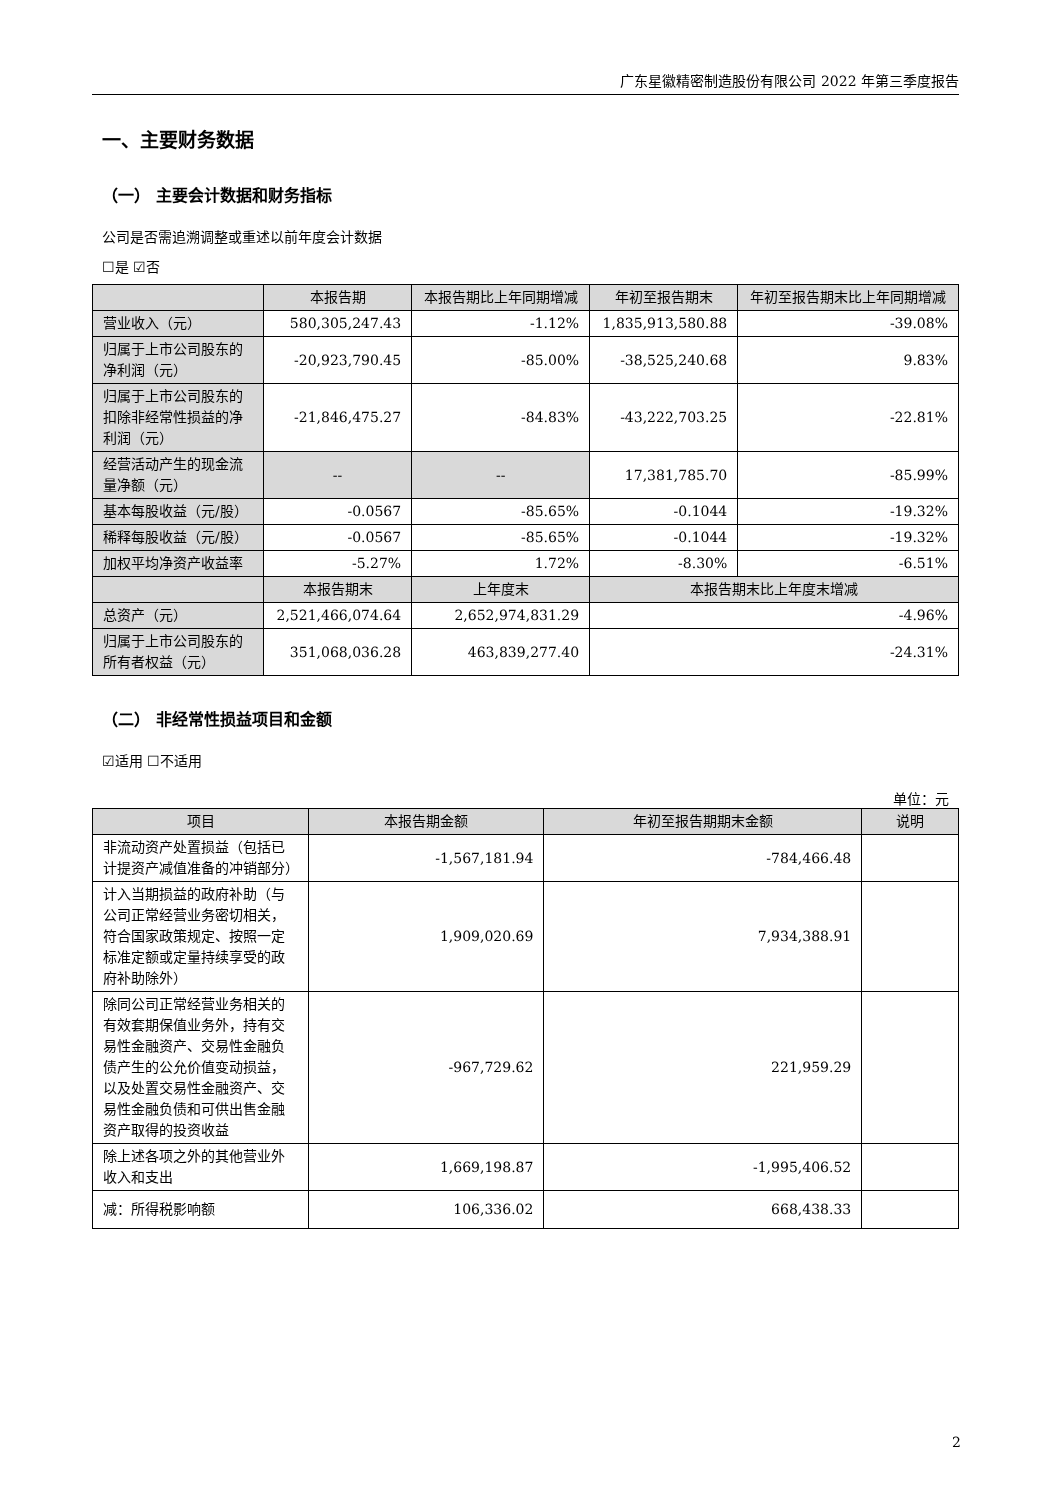广东星徽精密制造股份有限公司 2022 年第三季度报告
一、主要财务数据
（一） 主要会计数据和财务指标
公司是否需追溯调整或重述以前年度会计数据
☐是 ☑否
| | 本报告期 | 本报告期比上年同期增减 | 年初至报告期末 | 年初至报告期末比上年同期增减 |
| --- | --- | --- | --- | --- |
| 营业收入（元） | 580,305,247.43 | -1.12% | 1,835,913,580.88 | -39.08% |
| 归属于上市公司股东的净利润（元） | -20,923,790.45 | -85.00% | -38,525,240.68 | 9.83% |
| 归属于上市公司股东的扣除非经常性损益的净利润（元） | -21,846,475.27 | -84.83% | -43,222,703.25 | -22.81% |
| 经营活动产生的现金流量净额（元） | -- | -- | 17,381,785.70 | -85.99% |
| 基本每股收益（元/股） | -0.0567 | -85.65% | -0.1044 | -19.32% |
| 稀释每股收益（元/股） | -0.0567 | -85.65% | -0.1044 | -19.32% |
| 加权平均净资产收益率 | -5.27% | 1.72% | -8.30% | -6.51% |
| | 本报告期末 | 上年度末 | 本报告期末比上年度末增减 | |
| 总资产（元） | 2,521,466,074.64 | 2,652,974,831.29 | -4.96% | |
| 归属于上市公司股东的所有者权益（元） | 351,068,036.28 | 463,839,277.40 | -24.31% | |
（二） 非经常性损益项目和金额
☑适用 ☐不适用
单位：元
| 项目 | 本报告期金额 | 年初至报告期期末金额 | 说明 |
| --- | --- | --- | --- |
| 非流动资产处置损益（包括已计提资产减值准备的冲销部分） | -1,567,181.94 | -784,466.48 | |
| 计入当期损益的政府补助（与公司正常经营业务密切相关，符合国家政策规定、按照一定标准定额或定量持续享受的政府补助除外） | 1,909,020.69 | 7,934,388.91 | |
| 除同公司正常经营业务相关的有效套期保值业务外，持有交易性金融资产、交易性金融负债产生的公允价值变动损益，以及处置交易性金融资产、交易性金融负债和可供出售金融资产取得的投资收益 | -967,729.62 | 221,959.29 | |
| 除上述各项之外的其他营业外收入和支出 | 1,669,198.87 | -1,995,406.52 | |
| 减：所得税影响额 | 106,336.02 | 668,438.33 | |
2